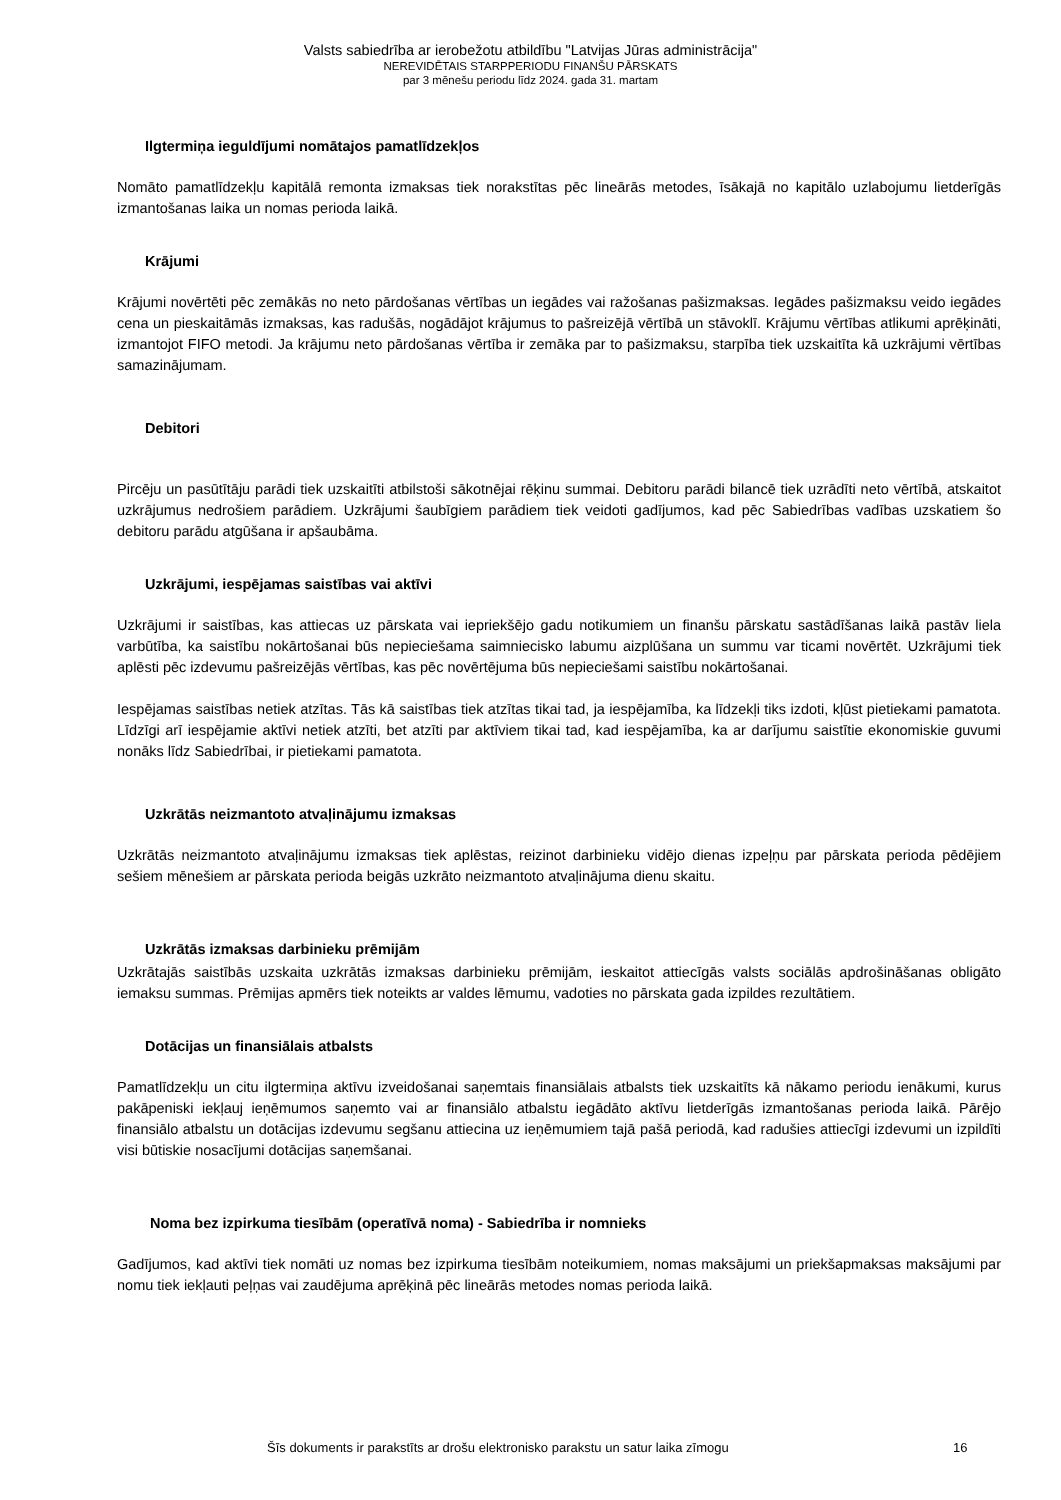Valsts sabiedrība ar ierobežotu atbildību "Latvijas Jūras administrācija"
NEREVIDĒTAIS STARPPERIODU FINANŠU PĀRSKATS
par 3 mēnešu periodu līdz 2024. gada 31. martam
Ilgtermiņa ieguldījumi nomātajos pamatlīdzekļos
Nomāto pamatlīdzekļu kapitālā remonta izmaksas tiek norakstītas pēc lineārās metodes, īsākajā no kapitālo uzlabojumu lietderīgās izmantošanas laika un nomas perioda laikā.
Krājumi
Krājumi novērtēti pēc zemākās no neto pārdošanas vērtības un iegādes vai ražošanas pašizmaksas. Iegādes pašizmaksu veido iegādes cena un pieskaitāmās izmaksas, kas radušās, nogādājot krājumus to pašreizējā vērtībā un stāvoklī. Krājumu vērtības atlikumi aprēķināti, izmantojot FIFO metodi. Ja krājumu neto pārdošanas vērtība ir zemāka par to pašizmaksu, starpība tiek uzskaitīta kā uzkrājumi vērtības samazinājumam.
Debitori
Pircēju un pasūtītāju parādi tiek uzskaitīti atbilstoši sākotnējai rēķinu summai. Debitoru parādi bilancē tiek uzrādīti neto vērtībā, atskaitot uzkrājumus nedrošiem parādiem. Uzkrājumi šaubīgiem parādiem tiek veidoti gadījumos, kad pēc Sabiedrības vadības uzskatiem šo debitoru parādu atgūšana ir apšaubāma.
Uzkrājumi, iespējamas saistības vai aktīvi
Uzkrājumi ir saistības, kas attiecas uz pārskata vai iepriekšējo gadu notikumiem un finanšu pārskatu sastādīšanas laikā pastāv liela varbūtība, ka saistību nokārtošanai būs nepieciešama saimniecisko labumu aizplūšana un summu var ticami novērtēt. Uzkrājumi tiek aplēsti pēc izdevumu pašreizējās vērtības, kas pēc novērtējuma būs nepieciešami saistību nokārtošanai.
Iespējamas saistības netiek atzītas. Tās kā saistības tiek atzītas tikai tad, ja iespējamība, ka līdzekļi tiks izdoti, kļūst pietiekami pamatota. Līdzīgi arī iespējamie aktīvi netiek atzīti, bet atzīti par aktīviem tikai tad, kad iespējamība, ka ar darījumu saistītie ekonomiskie guvumi nonāks līdz Sabiedrībai, ir pietiekami pamatota.
Uzkrātās neizmantoto atvaļinājumu izmaksas
Uzkrātās neizmantoto atvaļinājumu izmaksas tiek aplēstas, reizinot darbinieku vidējo dienas izpeļņu par pārskata perioda pēdējiem sešiem mēnešiem ar pārskata perioda beigās uzkrāto neizmantoto atvaļinājuma dienu skaitu.
Uzkrātās izmaksas darbinieku prēmijām
Uzkrātajās saistībās uzskaita uzkrātās izmaksas darbinieku prēmijām, ieskaitot attiecīgās valsts sociālās apdrošināšanas obligāto iemaksu summas. Prēmijas apmērs tiek noteikts ar valdes lēmumu, vadoties no pārskata gada izpildes rezultātiem.
Dotācijas un finansiālais atbalsts
Pamatlīdzekļu un citu ilgtermiņa aktīvu izveidošanai saņemtais finansiālais atbalsts tiek uzskaitīts kā nākamo periodu ienākumi, kurus pakāpeniski iekļauj ieņēmumos saņemto vai ar finansiālo atbalstu iegādāto aktīvu lietderīgās izmantošanas perioda laikā. Pārējo finansiālo atbalstu un dotācijas izdevumu segšanu attiecina uz ieņēmumiem tajā pašā periodā, kad radušies attiecīgi izdevumi un izpildīti visi būtiskie nosacījumi dotācijas saņemšanai.
Noma bez izpirkuma tiesībām (operatīvā noma) - Sabiedrība ir nomnieks
Gadījumos, kad aktīvi tiek nomāti uz nomas bez izpirkuma tiesībām noteikumiem, nomas maksājumi un priekšapmaksas maksājumi par nomu tiek iekļauti peļņas vai zaudējuma aprēķinā pēc lineārās metodes nomas perioda laikā.
Šīs dokuments ir parakstīts ar drošu elektronisko parakstu un satur laika zīmogu 16